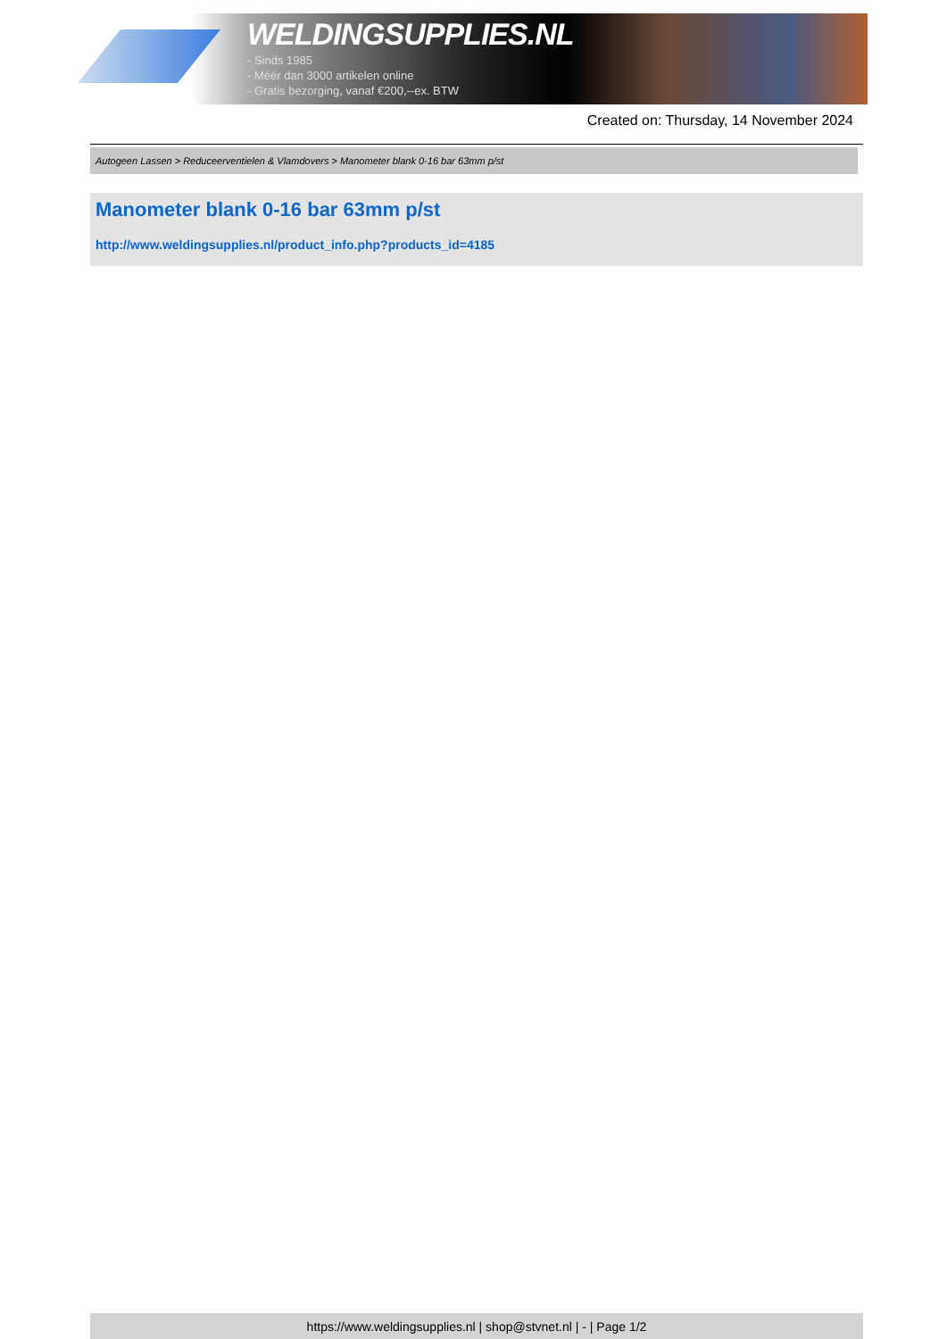WELDINGSUPPLIES.NL
- Sinds 1985
- Méér dan 3000 artikelen online
- Gratis bezorging, vanaf €200,--ex. BTW
Created on: Thursday, 14 November 2024
Autogeen Lassen > Reduceerventielen & Vlamdovers > Manometer blank 0-16 bar 63mm p/st
Manometer blank 0-16 bar 63mm p/st
http://www.weldingsupplies.nl/product_info.php?products_id=4185
https://www.weldingsupplies.nl | shop@stvnet.nl | - | Page 1/2